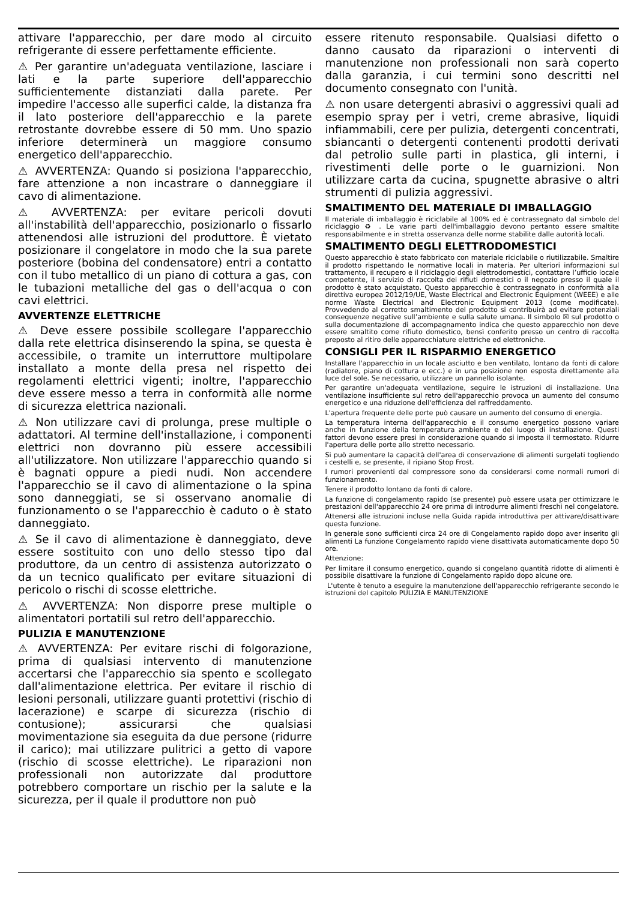attivare l'apparecchio, per dare modo al circuito refrigerante di essere perfettamente efficiente.
⚠ Per garantire un'adeguata ventilazione, lasciare i lati e la parte superiore dell'apparecchio sufficientemente distanziati dalla parete. Per impedire l'accesso alle superfici calde, la distanza fra il lato posteriore dell'apparecchio e la parete retrostante dovrebbe essere di 50 mm. Uno spazio inferiore determinerà un maggiore consumo energetico dell'apparecchio.
⚠ AVVERTENZA: Quando si posiziona l'apparecchio, fare attenzione a non incastrare o danneggiare il cavo di alimentazione.
⚠ AVVERTENZA: per evitare pericoli dovuti all'instabilità dell'apparecchio, posizionarlo o fissarlo attenendosi alle istruzioni del produttore. È vietato posizionare il congelatore in modo che la sua parete posteriore (bobina del condensatore) entri a contatto con il tubo metallico di un piano di cottura a gas, con le tubazioni metalliche del gas o dell'acqua o con cavi elettrici.
AVVERTENZE ELETTRICHE
⚠ Deve essere possibile scollegare l'apparecchio dalla rete elettrica disinserendo la spina, se questa è accessibile, o tramite un interruttore multipolare installato a monte della presa nel rispetto dei regolamenti elettrici vigenti; inoltre, l'apparecchio deve essere messo a terra in conformità alle norme di sicurezza elettrica nazionali.
⚠ Non utilizzare cavi di prolunga, prese multiple o adattatori. Al termine dell'installazione, i componenti elettrici non dovranno più essere accessibili all'utilizzatore. Non utilizzare l'apparecchio quando si è bagnati oppure a piedi nudi. Non accendere l'apparecchio se il cavo di alimentazione o la spina sono danneggiati, se si osservano anomalie di funzionamento o se l'apparecchio è caduto o è stato danneggiato.
⚠ Se il cavo di alimentazione è danneggiato, deve essere sostituito con uno dello stesso tipo dal produttore, da un centro di assistenza autorizzato o da un tecnico qualificato per evitare situazioni di pericolo o rischi di scosse elettriche.
⚠ AVVERTENZA: Non disporre prese multiple o alimentatori portatili sul retro dell'apparecchio.
PULIZIA E MANUTENZIONE
⚠ AVVERTENZA: Per evitare rischi di folgorazione, prima di qualsiasi intervento di manutenzione accertarsi che l'apparecchio sia spento e scollegato dall'alimentazione elettrica. Per evitare il rischio di lesioni personali, utilizzare guanti protettivi (rischio di lacerazione) e scarpe di sicurezza (rischio di contusione); assicurarsi che qualsiasi movimentazione sia eseguita da due persone (ridurre il carico); mai utilizzare pulitrici a getto di vapore (rischio di scosse elettriche). Le riparazioni non professionali non autorizzate dal produttore potrebbero comportare un rischio per la salute e la sicurezza, per il quale il produttore non può
essere ritenuto responsabile. Qualsiasi difetto o danno causato da riparazioni o interventi di manutenzione non professionali non sarà coperto dalla garanzia, i cui termini sono descritti nel documento consegnato con l'unità.
⚠ non usare detergenti abrasivi o aggressivi quali ad esempio spray per i vetri, creme abrasive, liquidi infiammabili, cere per pulizia, detergenti concentrati, sbiancanti o detergenti contenenti prodotti derivati dal petrolio sulle parti in plastica, gli interni, i rivestimenti delle porte o le guarnizioni. Non utilizzare carta da cucina, spugnette abrasive o altri strumenti di pulizia aggressivi.
SMALTIMENTO DEL MATERIALE DI IMBALLAGGIO
Il materiale di imballaggio è riciclabile al 100% ed è contrassegnato dal simbolo del riciclaggio ♻ . Le varie parti dell'imballaggio devono pertanto essere smaltite responsabilmente e in stretta osservanza delle norme stabilite dalle autorità locali.
SMALTIMENTO DEGLI ELETTRODOMESTICI
Questo apparecchio è stato fabbricato con materiale riciclabile o riutilizzabile. Smaltire il prodotto rispettando le normative locali in materia. Per ulteriori informazioni sul trattamento, il recupero e il riciclaggio degli elettrodomestici, contattare l’ufficio locale competente, il servizio di raccolta dei rifiuti domestici o il negozio presso il quale il prodotto è stato acquistato. Questo apparecchio è contrassegnato in conformità alla direttiva europea 2012/19/UE, Waste Electrical and Electronic Equipment (WEEE) e alle norme Waste Electrical and Electronic Equipment 2013 (come modificate). Provvedendo al corretto smaltimento del prodotto si contribuirà ad evitare potenziali conseguenze negative sull’ambiente e sulla salute umana. Il simbolo ☒ sul prodotto o sulla documentazione di accompagnamento indica che questo apparecchio non deve essere smaltito come rifiuto domestico, bensì conferito presso un centro di raccolta preposto al ritiro delle apparecchiature elettriche ed elettroniche.
CONSIGLI PER IL RISPARMIO ENERGETICO
Installare l'apparecchio in un locale asciutto e ben ventilato, lontano da fonti di calore (radiatore, piano di cottura e ecc.) e in una posizione non esposta direttamente alla luce del sole. Se necessario, utilizzare un pannello isolante.
Per garantire un'adeguata ventilazione, seguire le istruzioni di installazione. Una ventilazione insufficiente sul retro dell'apparecchio provoca un aumento del consumo energetico e una riduzione dell'efficienza del raffreddamento.
L'apertura frequente delle porte può causare un aumento del consumo di energia.
La temperatura interna dell'apparecchio e il consumo energetico possono variare anche in funzione della temperatura ambiente e del luogo di installazione. Questi fattori devono essere presi in considerazione quando si imposta il termostato. Ridurre l'apertura delle porte allo stretto necessario.
Si può aumentare la capacità dell'area di conservazione di alimenti surgelati togliendo i cestelli e, se presente, il ripiano Stop Frost.
I rumori provenienti dal compressore sono da considerarsi come normali rumori di funzionamento.
Tenere il prodotto lontano da fonti di calore.
La funzione di congelamento rapido (se presente) può essere usata per ottimizzare le prestazioni dell'apparecchio 24 ore prima di introdurre alimenti freschi nel congelatore.
Attenersi alle istruzioni incluse nella Guida rapida introduttiva per attivare/disattivare questa funzione.
In generale sono sufficienti circa 24 ore di Congelamento rapido dopo aver inserito gli alimenti La funzione Congelamento rapido viene disattivata automaticamente dopo 50 ore.
Attenzione:
Per limitare il consumo energetico, quando si congelano quantità ridotte di alimenti è possibile disattivare la funzione di Congelamento rapido dopo alcune ore.
L'utente è tenuto a eseguire la manutenzione dell'apparecchio refrigerante secondo le istruzioni del capitolo PULIZIA E MANUTENZIONE